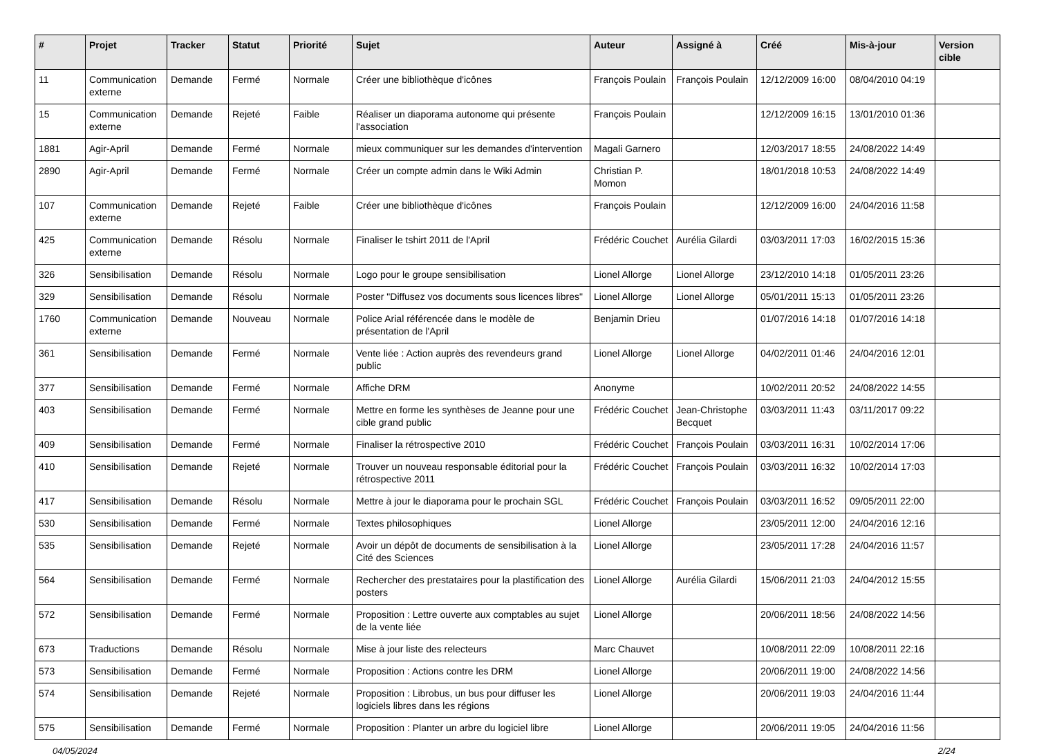| # | Projet | Tracker | Statut | Priorité | Sujet | Auteur | Assigné à | Créé | Mis-à-jour | Version cible |
| --- | --- | --- | --- | --- | --- | --- | --- | --- | --- | --- |
| 11 | Communication externe | Demande | Fermé | Normale | Créer une bibliothèque d'icônes | François Poulain | François Poulain | 12/12/2009 16:00 | 08/04/2010 04:19 | |
| 15 | Communication externe | Demande | Rejeté | Faible | Réaliser un diaporama autonome qui présente l'association | François Poulain | | 12/12/2009 16:15 | 13/01/2010 01:36 | |
| 1881 | Agir-April | Demande | Fermé | Normale | mieux communiquer sur les demandes d'intervention | Magali Garnero | | 12/03/2017 18:55 | 24/08/2022 14:49 | |
| 2890 | Agir-April | Demande | Fermé | Normale | Créer un compte admin dans le Wiki Admin | Christian P. Momon | | 18/01/2018 10:53 | 24/08/2022 14:49 | |
| 107 | Communication externe | Demande | Rejeté | Faible | Créer une bibliothèque d'icônes | François Poulain | | 12/12/2009 16:00 | 24/04/2016 11:58 | |
| 425 | Communication externe | Demande | Résolu | Normale | Finaliser le tshirt 2011 de l'April | Frédéric Couchet | Aurélia Gilardi | 03/03/2011 17:03 | 16/02/2015 15:36 | |
| 326 | Sensibilisation | Demande | Résolu | Normale | Logo pour le groupe sensibilisation | Lionel Allorge | Lionel Allorge | 23/12/2010 14:18 | 01/05/2011 23:26 | |
| 329 | Sensibilisation | Demande | Résolu | Normale | Poster "Diffusez vos documents sous licences libres" | Lionel Allorge | Lionel Allorge | 05/01/2011 15:13 | 01/05/2011 23:26 | |
| 1760 | Communication externe | Demande | Nouveau | Normale | Police Arial référencée dans le modèle de présentation de l'April | Benjamin Drieu | | 01/07/2016 14:18 | 01/07/2016 14:18 | |
| 361 | Sensibilisation | Demande | Fermé | Normale | Vente liée : Action auprès des revendeurs grand public | Lionel Allorge | Lionel Allorge | 04/02/2011 01:46 | 24/04/2016 12:01 | |
| 377 | Sensibilisation | Demande | Fermé | Normale | Affiche DRM | Anonyme | | 10/02/2011 20:52 | 24/08/2022 14:55 | |
| 403 | Sensibilisation | Demande | Fermé | Normale | Mettre en forme les synthèses de Jeanne pour une cible grand public | Frédéric Couchet | Jean-Christophe Becquet | 03/03/2011 11:43 | 03/11/2017 09:22 | |
| 409 | Sensibilisation | Demande | Fermé | Normale | Finaliser la rétrospective 2010 | Frédéric Couchet | François Poulain | 03/03/2011 16:31 | 10/02/2014 17:06 | |
| 410 | Sensibilisation | Demande | Rejeté | Normale | Trouver un nouveau responsable éditorial pour la rétrospective 2011 | Frédéric Couchet | François Poulain | 03/03/2011 16:32 | 10/02/2014 17:03 | |
| 417 | Sensibilisation | Demande | Résolu | Normale | Mettre à jour le diaporama pour le prochain SGL | Frédéric Couchet | François Poulain | 03/03/2011 16:52 | 09/05/2011 22:00 | |
| 530 | Sensibilisation | Demande | Fermé | Normale | Textes philosophiques | Lionel Allorge | | 23/05/2011 12:00 | 24/04/2016 12:16 | |
| 535 | Sensibilisation | Demande | Rejeté | Normale | Avoir un dépôt de documents de sensibilisation à la Cité des Sciences | Lionel Allorge | | 23/05/2011 17:28 | 24/04/2016 11:57 | |
| 564 | Sensibilisation | Demande | Fermé | Normale | Rechercher des prestataires pour la plastification des posters | Lionel Allorge | Aurélia Gilardi | 15/06/2011 21:03 | 24/04/2012 15:55 | |
| 572 | Sensibilisation | Demande | Fermé | Normale | Proposition : Lettre ouverte aux comptables au sujet de la vente liée | Lionel Allorge | | 20/06/2011 18:56 | 24/08/2022 14:56 | |
| 673 | Traductions | Demande | Résolu | Normale | Mise à jour liste des relecteurs | Marc Chauvet | | 10/08/2011 22:09 | 10/08/2011 22:16 | |
| 573 | Sensibilisation | Demande | Fermé | Normale | Proposition : Actions contre les DRM | Lionel Allorge | | 20/06/2011 19:00 | 24/08/2022 14:56 | |
| 574 | Sensibilisation | Demande | Rejeté | Normale | Proposition : Librobus, un bus pour diffuser les logiciels libres dans les régions | Lionel Allorge | | 20/06/2011 19:03 | 24/04/2016 11:44 | |
| 575 | Sensibilisation | Demande | Fermé | Normale | Proposition : Planter un arbre du logiciel libre | Lionel Allorge | | 20/06/2011 19:05 | 24/04/2016 11:56 | |
04/05/2024 2/24